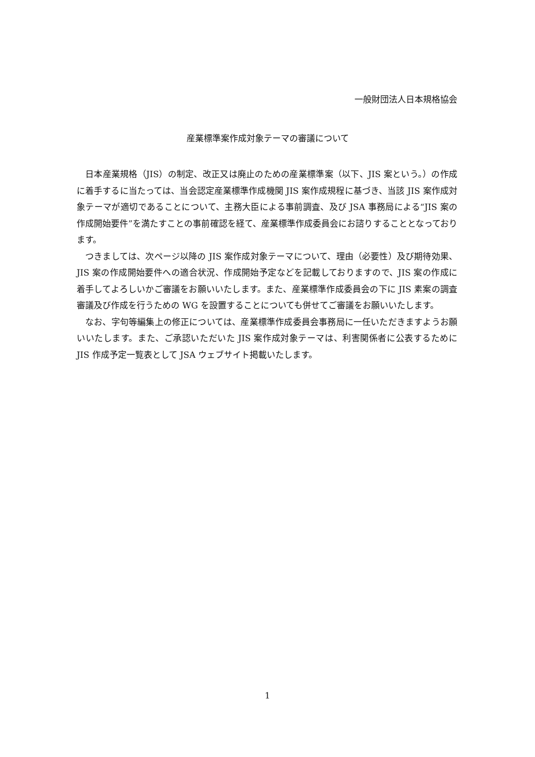一般財団法人日本規格協会
産業標準案作成対象テーマの審議について
日本産業規格（JIS）の制定、改正又は廃止のための産業標準案（以下、JIS 案という。）の作成に着手するに当たっては、当会認定産業標準作成機関 JIS 案作成規程に基づき、当該 JIS 案作成対象テーマが適切であることについて、主務大臣による事前調査、及び JSA 事務局による“JIS 案の作成開始要件”を満たすことの事前確認を経て、産業標準作成委員会にお諮りすることとなっております。
つきましては、次ページ以降の JIS 案作成対象テーマについて、理由（必要性）及び期待効果、JIS 案の作成開始要件への適合状況、作成開始予定などを記載しておりますので、JIS 案の作成に着手してよろしいかご審議をお願いいたします。また、産業標準作成委員会の下に JIS 素案の調査審議及び作成を行うための WG を設置することについても併せてご審議をお願いいたします。
なお、字句等編集上の修正については、産業標準作成委員会事務局に一任いただきますようお願いいたします。また、ご承認いただいた JIS 案作成対象テーマは、利害関係者に公表するために JIS 作成予定一覧表として JSA ウェブサイト掲載いたします。
1